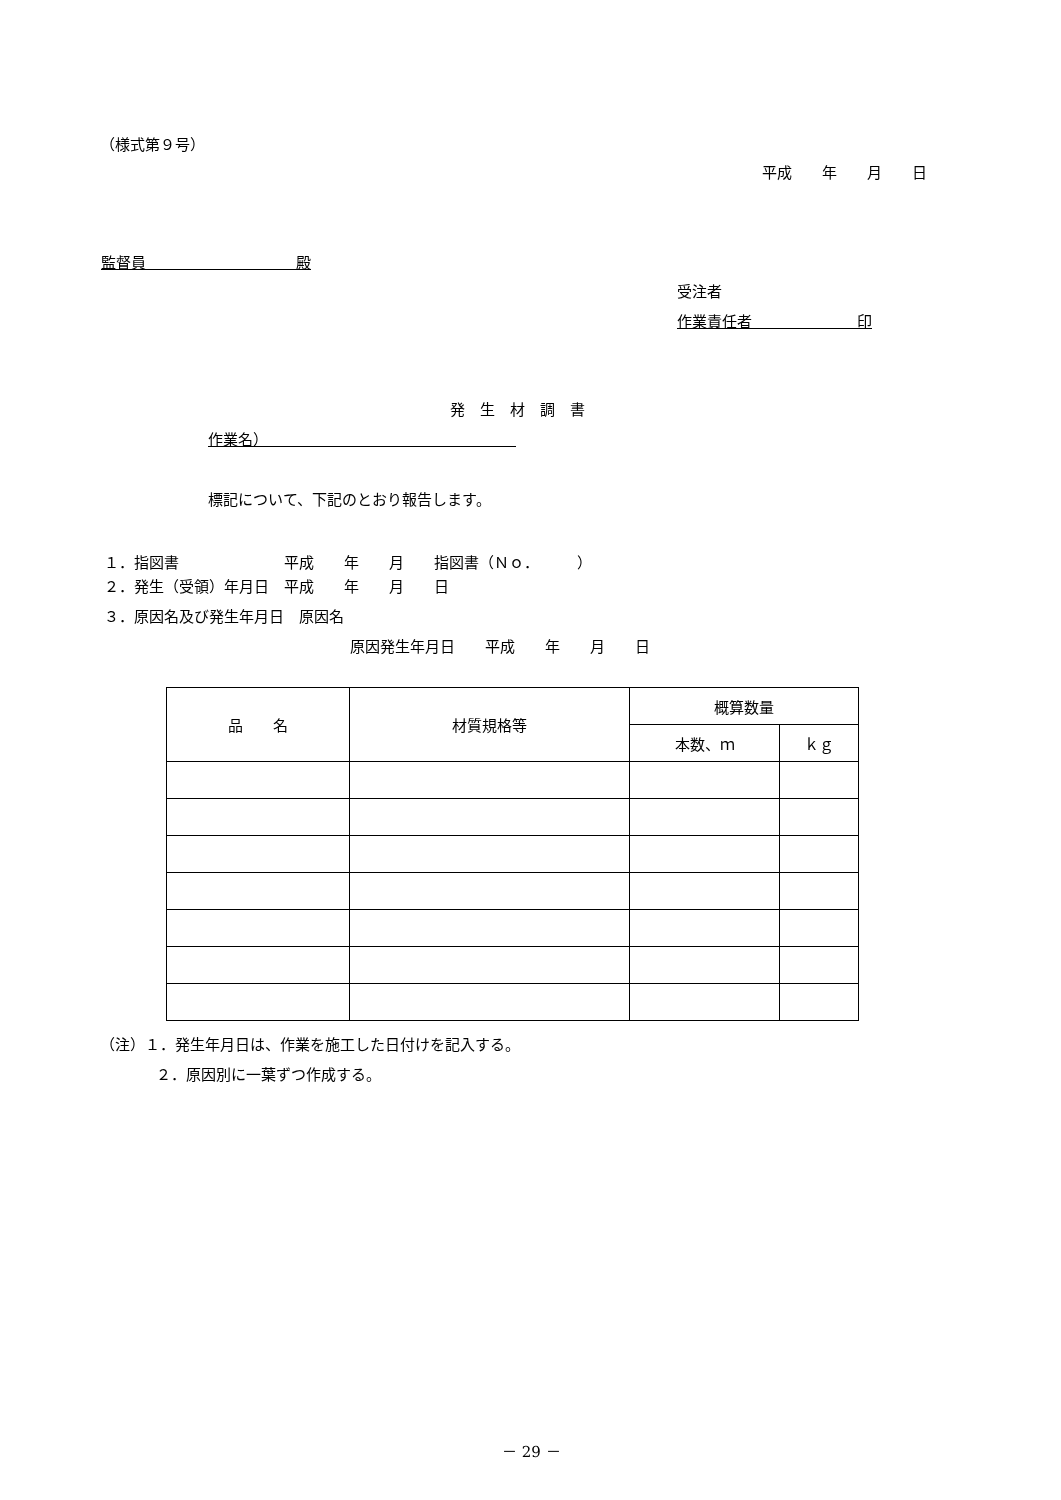（様式第９号）
平成　　年　　月　　日
監督員　　　　　　　　　　殿
受注者
作業責任者　　　　　　　印
発　生　材　調　書
作業名）　　　　　　　　　　　　　　　　　
標記について、下記のとおり報告します。
１．指図書　　　　　　　平成　　年　　月　　指図書（Ｎｏ．　　　）
２．発生（受領）年月日　平成　　年　　月　　日
３．原因名及び発生年月日　原因名
原因発生年月日　　平成　　年　　月　　日
| 品 名 | 材質規格等 | 概算数量 | |
| --- | --- | --- | --- |
| | | 本数、ｍ | ｋｇ |
（注）１．発生年月日は、作業を施工した日付けを記入する。
２．原因別に一葉ずつ作成する。
－ 29 －